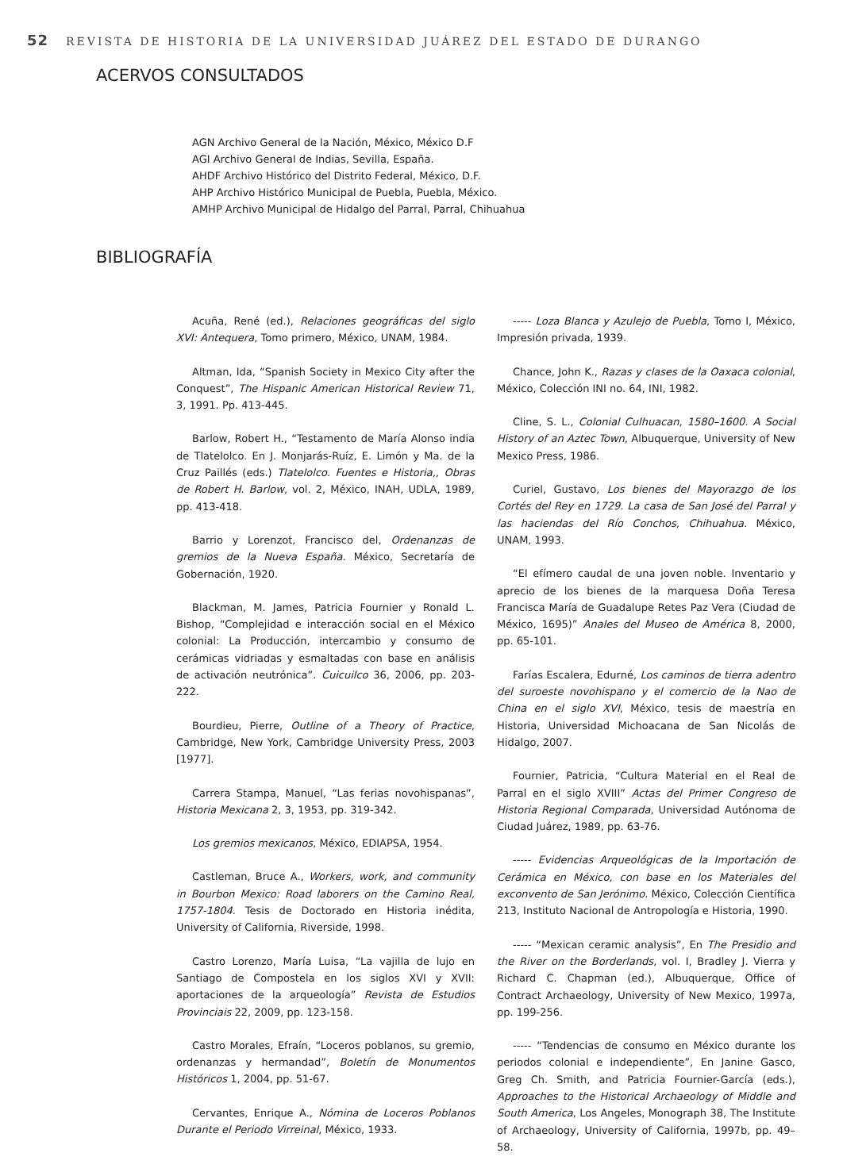52 REVISTA DE HISTORIA DE LA UNIVERSIDAD JUÁREZ DEL ESTADO DE DURANGO
ACERVOS CONSULTADOS
AGN Archivo General de la Nación, México, México D.F
AGI Archivo General de Indias, Sevilla, España.
AHDF Archivo Histórico del Distrito Federal, México, D.F.
AHP Archivo Histórico Municipal de Puebla, Puebla, México.
AMHP Archivo Municipal de Hidalgo del Parral, Parral, Chihuahua
BIBLIOGRAFÍA
Acuña, René (ed.), Relaciones geográficas del siglo XVI: Antequera, Tomo primero, México, UNAM, 1984.
Altman, Ida, “Spanish Society in Mexico City after the Conquest”, The Hispanic American Historical Review 71, 3, 1991. Pp. 413-445.
Barlow, Robert H., “Testamento de María Alonso india de Tlatelolco. En J. Monjarás-Ruíz, E. Limón y Ma. de la Cruz Paillés (eds.) Tlatelolco. Fuentes e Historia,, Obras de Robert H. Barlow, vol. 2, México, INAH, UDLA, 1989, pp. 413-418.
Barrio y Lorenzot, Francisco del, Ordenanzas de gremios de la Nueva España. México, Secretaría de Gobernación, 1920.
Blackman, M. James, Patricia Fournier y Ronald L. Bishop, “Complejidad e interacción social en el México colonial: La Producción, intercambio y consumo de cerámicas vidriadas y esmaltadas con base en análisis de activación neutrónica”. Cuicuilco 36, 2006, pp. 203-222.
Bourdieu, Pierre, Outline of a Theory of Practice, Cambridge, New York, Cambridge University Press, 2003 [1977].
Carrera Stampa, Manuel, “Las ferias novohispanas”, Historia Mexicana 2, 3, 1953, pp. 319-342.
Los gremios mexicanos, México, EDIAPSA, 1954.
Castleman, Bruce A., Workers, work, and community in Bourbon Mexico: Road laborers on the Camino Real, 1757-1804. Tesis de Doctorado en Historia inédita, University of California, Riverside, 1998.
Castro Lorenzo, María Luisa, “La vajilla de lujo en Santiago de Compostela en los siglos XVI y XVII: aportaciones de la arqueología” Revista de Estudios Provinciais 22, 2009, pp. 123-158.
Castro Morales, Efraín, “Loceros poblanos, su gremio, ordenanzas y hermandad”, Boletín de Monumentos Históricos 1, 2004, pp. 51-67.
Cervantes, Enrique A., Nómina de Loceros Poblanos Durante el Periodo Virreinal, México, 1933.
----- Loza Blanca y Azulejo de Puebla, Tomo I, México, Impresión privada, 1939.
Chance, John K., Razas y clases de la Oaxaca colonial, México, Colección INI no. 64, INI, 1982.
Cline, S. L., Colonial Culhuacan, 1580–1600. A Social History of an Aztec Town, Albuquerque, University of New Mexico Press, 1986.
Curiel, Gustavo, Los bienes del Mayorazgo de los Cortés del Rey en 1729. La casa de San José del Parral y las haciendas del Río Conchos, Chihuahua. México, UNAM, 1993.
“El efímero caudal de una joven noble. Inventario y aprecio de los bienes de la marquesa Doña Teresa Francisca María de Guadalupe Retes Paz Vera (Ciudad de México, 1695)” Anales del Museo de América 8, 2000, pp. 65-101.
Farías Escalera, Edurné, Los caminos de tierra adentro del suroeste novohispano y el comercio de la Nao de China en el siglo XVI, México, tesis de maestría en Historia, Universidad Michoacana de San Nicolás de Hidalgo, 2007.
Fournier, Patricia, “Cultura Material en el Real de Parral en el siglo XVIII” Actas del Primer Congreso de Historia Regional Comparada, Universidad Autónoma de Ciudad Juárez, 1989, pp. 63-76.
----- Evidencias Arqueológicas de la Importación de Cerámica en México, con base en los Materiales del exconvento de San Jerónimo. México, Colección Científica 213, Instituto Nacional de Antropología e Historia, 1990.
----- “Mexican ceramic analysis”, En The Presidio and the River on the Borderlands, vol. I, Bradley J. Vierra y Richard C. Chapman (ed.), Albuquerque, Office of Contract Archaeology, University of New Mexico, 1997a, pp. 199-256.
----- “Tendencias de consumo en México durante los periodos colonial e independiente”, En Janine Gasco, Greg Ch. Smith, and Patricia Fournier-García (eds.), Approaches to the Historical Archaeology of Middle and South America, Los Angeles, Monograph 38, The Institute of Archaeology, University of California, 1997b, pp. 49–58.